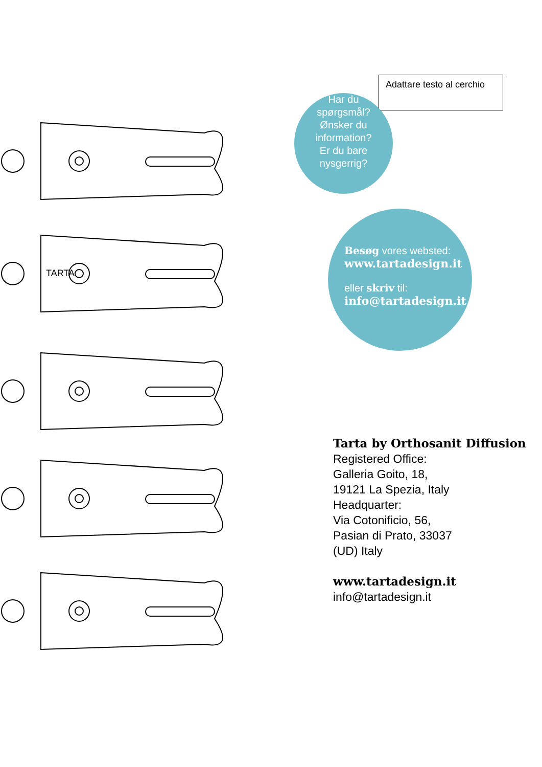TARTA
Adattare testo al cerchio
Har du
spørgsmål?
Ønsker du
information?
Er du bare
nysgerrig?
Besøg vores websted:
www.tartadesign.it
eller skriv til:
info@tartadesign.it
Tarta by Orthosanit Diffusion
Registered Office:
Galleria Goito, 18,
19121 La Spezia, Italy
Headquarter:
Via Cotonificio, 56,
Pasian di Prato, 33037
(UD) Italy
www.tartadesign.it
info@tartadesign.it